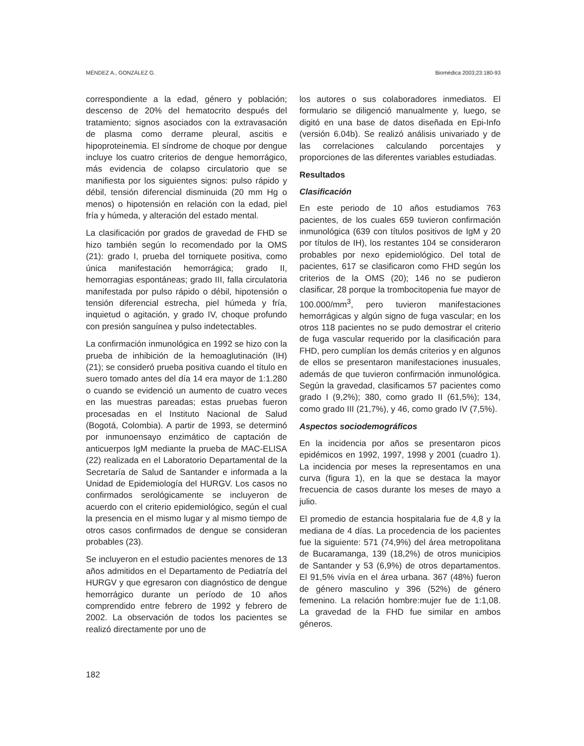MÉNDEZ A., GONZÁLEZ G. Biomédica 2003;23:180-93
correspondiente a la edad, género y población; descenso de 20% del hematocrito después del tratamiento; signos asociados con la extravasación de plasma como derrame pleural, ascitis e hipoproteinemia. El síndrome de choque por dengue incluye los cuatro criterios de dengue hemorrágico, más evidencia de colapso circulatorio que se manifiesta por los siguientes signos: pulso rápido y débil, tensión diferencial disminuida (20 mm Hg o menos) o hipotensión en relación con la edad, piel fría y húmeda, y alteración del estado mental.
La clasificación por grados de gravedad de FHD se hizo también según lo recomendado por la OMS (21): grado I, prueba del torniquete positiva, como única manifestación hemorrágica; grado II, hemorragias espontáneas; grado III, falla circulatoria manifestada por pulso rápido o débil, hipotensión o tensión diferencial estrecha, piel húmeda y fría, inquietud o agitación, y grado IV, choque profundo con presión sanguínea y pulso indetectables.
La confirmación inmunológica en 1992 se hizo con la prueba de inhibición de la hemoaglutinación (IH) (21); se consideró prueba positiva cuando el título en suero tomado antes del día 14 era mayor de 1:1.280 o cuando se evidenció un aumento de cuatro veces en las muestras pareadas; estas pruebas fueron procesadas en el Instituto Nacional de Salud (Bogotá, Colombia). A partir de 1993, se determinó por inmunoensayo enzimático de captación de anticuerpos IgM mediante la prueba de MAC-ELISA (22) realizada en el Laboratorio Departamental de la Secretaría de Salud de Santander e informada a la Unidad de Epidemiología del HURGV. Los casos no confirmados serológicamente se incluyeron de acuerdo con el criterio epidemiológico, según el cual la presencia en el mismo lugar y al mismo tiempo de otros casos confirmados de dengue se consideran probables (23).
Se incluyeron en el estudio pacientes menores de 13 años admitidos en el Departamento de Pediatría del HURGV y que egresaron con diagnóstico de dengue hemorrágico durante un período de 10 años comprendido entre febrero de 1992 y febrero de 2002. La observación de todos los pacientes se realizó directamente por uno de
los autores o sus colaboradores inmediatos. El formulario se diligenció manualmente y, luego, se digitó en una base de datos diseñada en Epi-Info (versión 6.04b). Se realizó análisis univariado y de las correlaciones calculando porcentajes y proporciones de las diferentes variables estudiadas.
Resultados
Clasificación
En este periodo de 10 años estudiamos 763 pacientes, de los cuales 659 tuvieron confirmación inmunológica (639 con títulos positivos de IgM y 20 por títulos de IH), los restantes 104 se consideraron probables por nexo epidemiológico. Del total de pacientes, 617 se clasificaron como FHD según los criterios de la OMS (20); 146 no se pudieron clasificar, 28 porque la trombocitopenia fue mayor de 100.000/mm<sup>3</sup>, pero tuvieron manifestaciones hemorrágicas y algún signo de fuga vascular; en los otros 118 pacientes no se pudo demostrar el criterio de fuga vascular requerido por la clasificación para FHD, pero cumplían los demás criterios y en algunos de ellos se presentaron manifestaciones inusuales, además de que tuvieron confirmación inmunológica. Según la gravedad, clasificamos 57 pacientes como grado I (9,2%); 380, como grado II (61,5%); 134, como grado III (21,7%), y 46, como grado IV (7,5%).
Aspectos sociodemográficos
En la incidencia por años se presentaron picos epidémicos en 1992, 1997, 1998 y 2001 (cuadro 1). La incidencia por meses la representamos en una curva (figura 1), en la que se destaca la mayor frecuencia de casos durante los meses de mayo a julio.
El promedio de estancia hospitalaria fue de 4,8 y la mediana de 4 días. La procedencia de los pacientes fue la siguiente: 571 (74,9%) del área metropolitana de Bucaramanga, 139 (18,2%) de otros municipios de Santander y 53 (6,9%) de otros departamentos. El 91,5% vivía en el área urbana. 367 (48%) fueron de género masculino y 396 (52%) de género femenino. La relación hombre:mujer fue de 1:1,08. La gravedad de la FHD fue similar en ambos géneros.
182